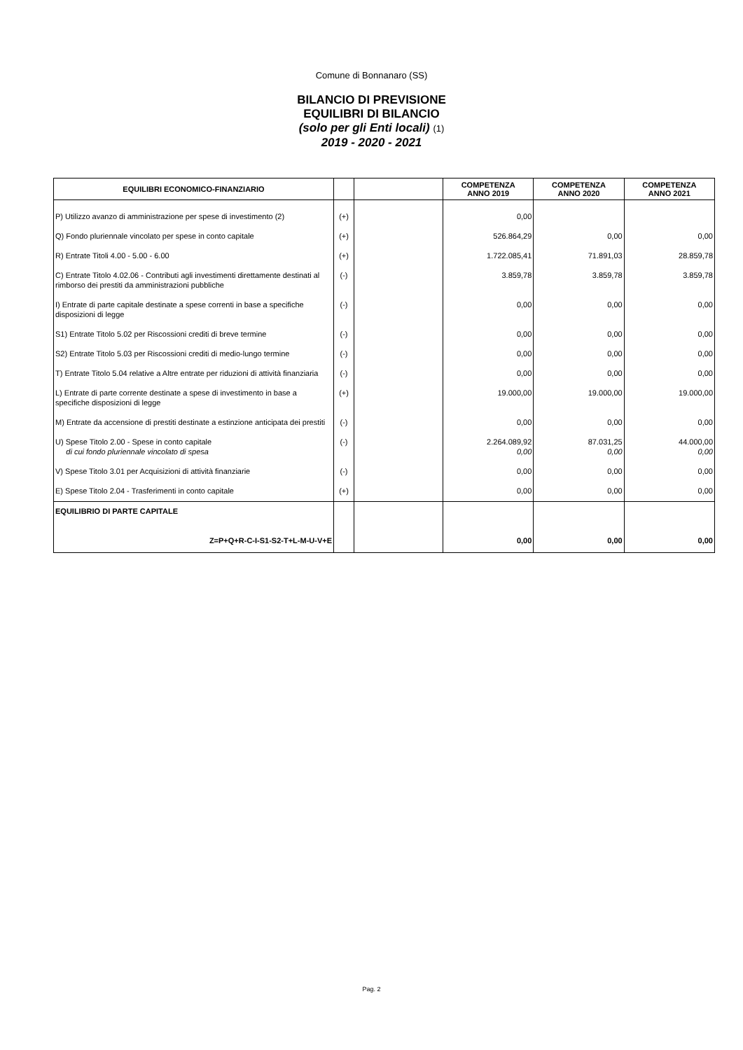Comune di Bonnanaro (SS)
BILANCIO DI PREVISIONE
EQUILIBRI DI BILANCIO
(solo per gli Enti locali) (1)
2019 - 2020 - 2021
| EQUILIBRI ECONOMICO-FINANZIARIO | | | COMPETENZA ANNO 2019 | COMPETENZA ANNO 2020 | COMPETENZA ANNO 2021 |
| --- | --- | --- | --- | --- | --- |
| P) Utilizzo avanzo di amministrazione per spese di investimento (2) | (+) | | 0,00 | | |
| Q) Fondo pluriennale vincolato per spese in conto capitale | (+) | | 526.864,29 | 0,00 | 0,00 |
| R) Entrate Titoli 4.00 - 5.00 - 6.00 | (+) | | 1.722.085,41 | 71.891,03 | 28.859,78 |
| C) Entrate Titolo 4.02.06 - Contributi agli investimenti direttamente destinati al rimborso dei prestiti da amministrazioni pubbliche | (-) | | 3.859,78 | 3.859,78 | 3.859,78 |
| I) Entrate di parte capitale destinate a spese correnti in base a specifiche disposizioni di legge | (-) | | 0,00 | 0,00 | 0,00 |
| S1) Entrate Titolo 5.02 per Riscossioni crediti di breve termine | (-) | | 0,00 | 0,00 | 0,00 |
| S2) Entrate Titolo 5.03 per Riscossioni crediti di medio-lungo termine | (-) | | 0,00 | 0,00 | 0,00 |
| T) Entrate Titolo 5.04 relative a Altre entrate per riduzioni di attività finanziaria | (-) | | 0,00 | 0,00 | 0,00 |
| L) Entrate di parte corrente destinate a spese di investimento in base a specifiche disposizioni di legge | (+) | | 19.000,00 | 19.000,00 | 19.000,00 |
| M) Entrate da accensione di prestiti destinate a estinzione anticipata dei prestiti | (-) | | 0,00 | 0,00 | 0,00 |
| U) Spese Titolo 2.00 - Spese in conto capitale di cui fondo pluriennale vincolato di spesa | (-) | | 2.264.089,92 0,00 | 87.031,25 0,00 | 44.000,00 0,00 |
| V) Spese Titolo 3.01 per Acquisizioni di attività finanziarie | (-) | | 0,00 | 0,00 | 0,00 |
| E) Spese Titolo 2.04 - Trasferimenti in conto capitale | (+) | | 0,00 | 0,00 | 0,00 |
| EQUILIBRIO DI PARTE CAPITALE Z=P+Q+R-C-I-S1-S2-T+L-M-U-V+E | | | 0,00 | 0,00 | 0,00 |
Pag. 2